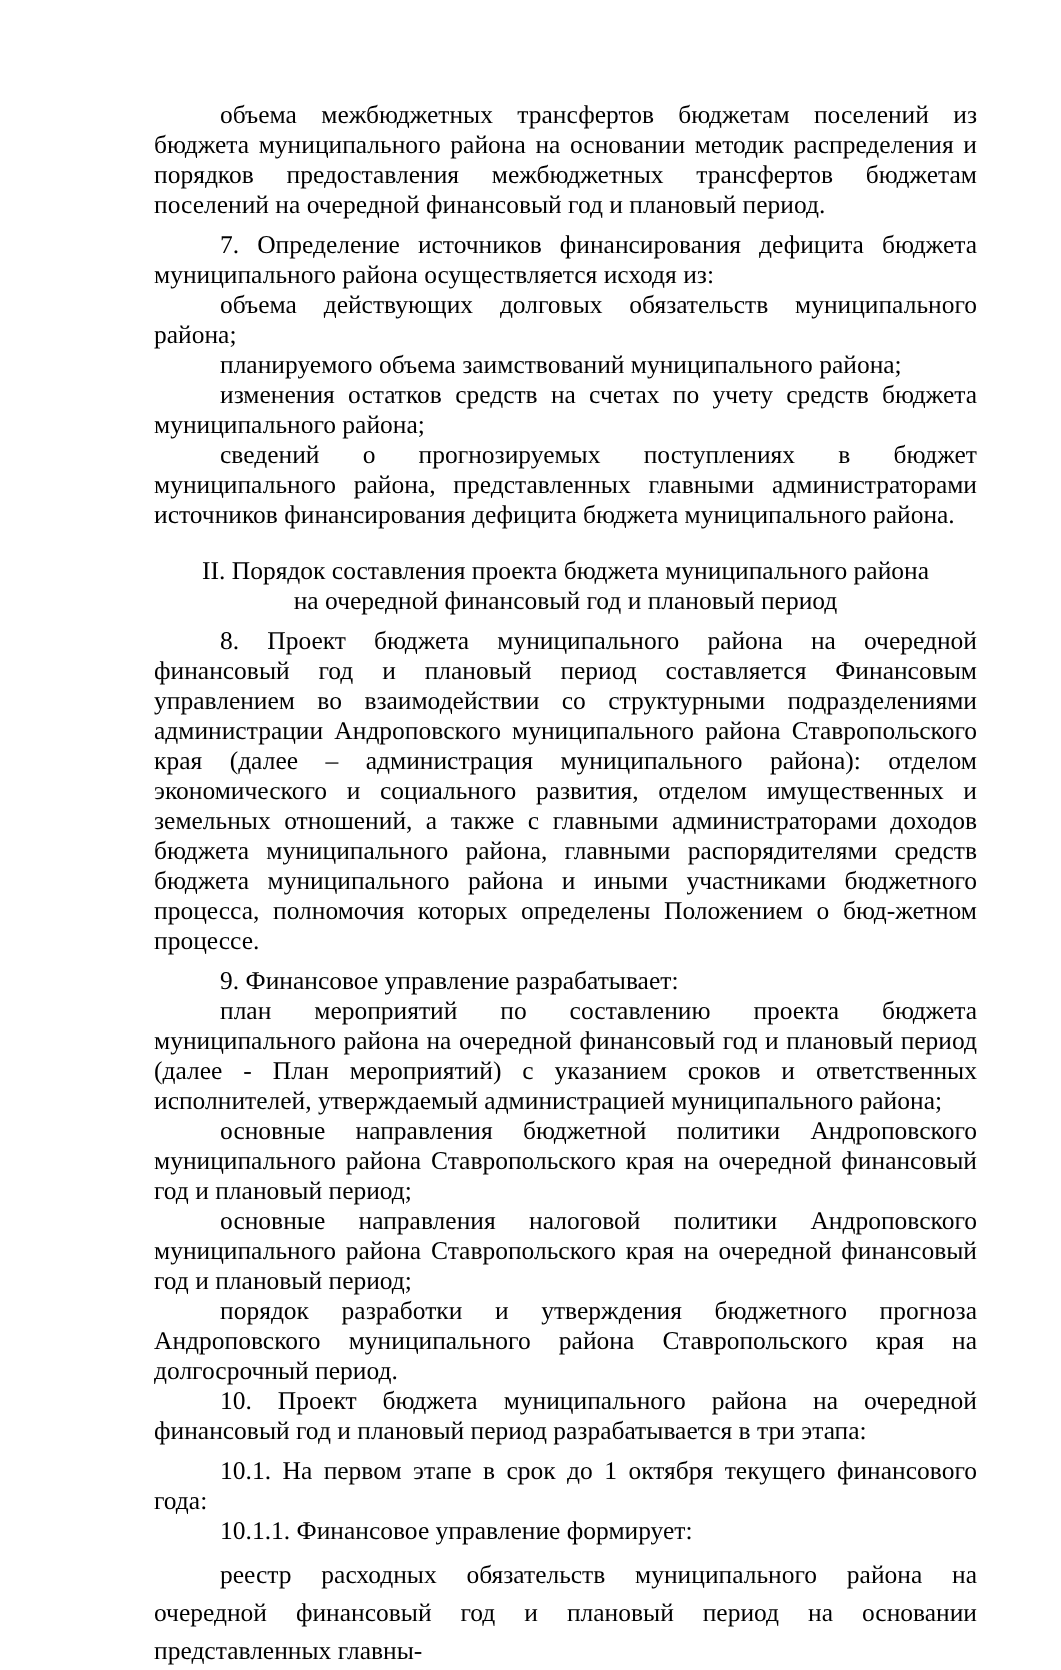объема межбюджетных трансфертов бюджетам поселений из бюджета муниципального района на основании методик распределения и порядков предоставления межбюджетных трансфертов бюджетам поселений на очередной финансовый год и плановый период.
7. Определение источников финансирования дефицита бюджета муниципального района осуществляется исходя из:
объема действующих долговых обязательств муниципального района;
планируемого объема заимствований муниципального района;
изменения остатков средств на счетах по учету средств бюджета муниципального района;
сведений о прогнозируемых поступлениях в бюджет муниципального района, представленных главными администраторами источников финансирования дефицита бюджета муниципального района.
II. Порядок составления проекта бюджета муниципального района
на очередной финансовый год и плановый период
8. Проект бюджета муниципального района на очередной финансовый год и плановый период составляется Финансовым управлением во взаимодействии со структурными подразделениями администрации Андроповского муниципального района Ставропольского края (далее – администрация муниципального района): отделом экономического и социального развития, отделом имущественных и земельных отношений, а также с главными администраторами доходов бюджета муниципального района, главными распорядителями средств бюджета муниципального района и иными участниками бюджетного процесса, полномочия которых определены Положением о бюд-жетном процессе.
9. Финансовое управление разрабатывает:
план мероприятий по составлению проекта бюджета муниципального района на очередной финансовый год и плановый период (далее - План мероприятий) с указанием сроков и ответственных исполнителей, утверждаемый администрацией муниципального района;
основные направления бюджетной политики Андроповского муниципального района Ставропольского края на очередной финансовый год и плановый период;
основные направления налоговой политики Андроповского муниципального района Ставропольского края на очередной финансовый год и плановый период;
порядок разработки и утверждения бюджетного прогноза Андроповского муниципального района Ставропольского края на долгосрочный период.
10. Проект бюджета муниципального района на очередной финансовый год и плановый период разрабатывается в три этапа:
10.1. На первом этапе в срок до 1 октября текущего финансового года:
10.1.1. Финансовое управление формирует:
реестр расходных обязательств муниципального района на очередной финансовый год и плановый период на основании представленных главны-